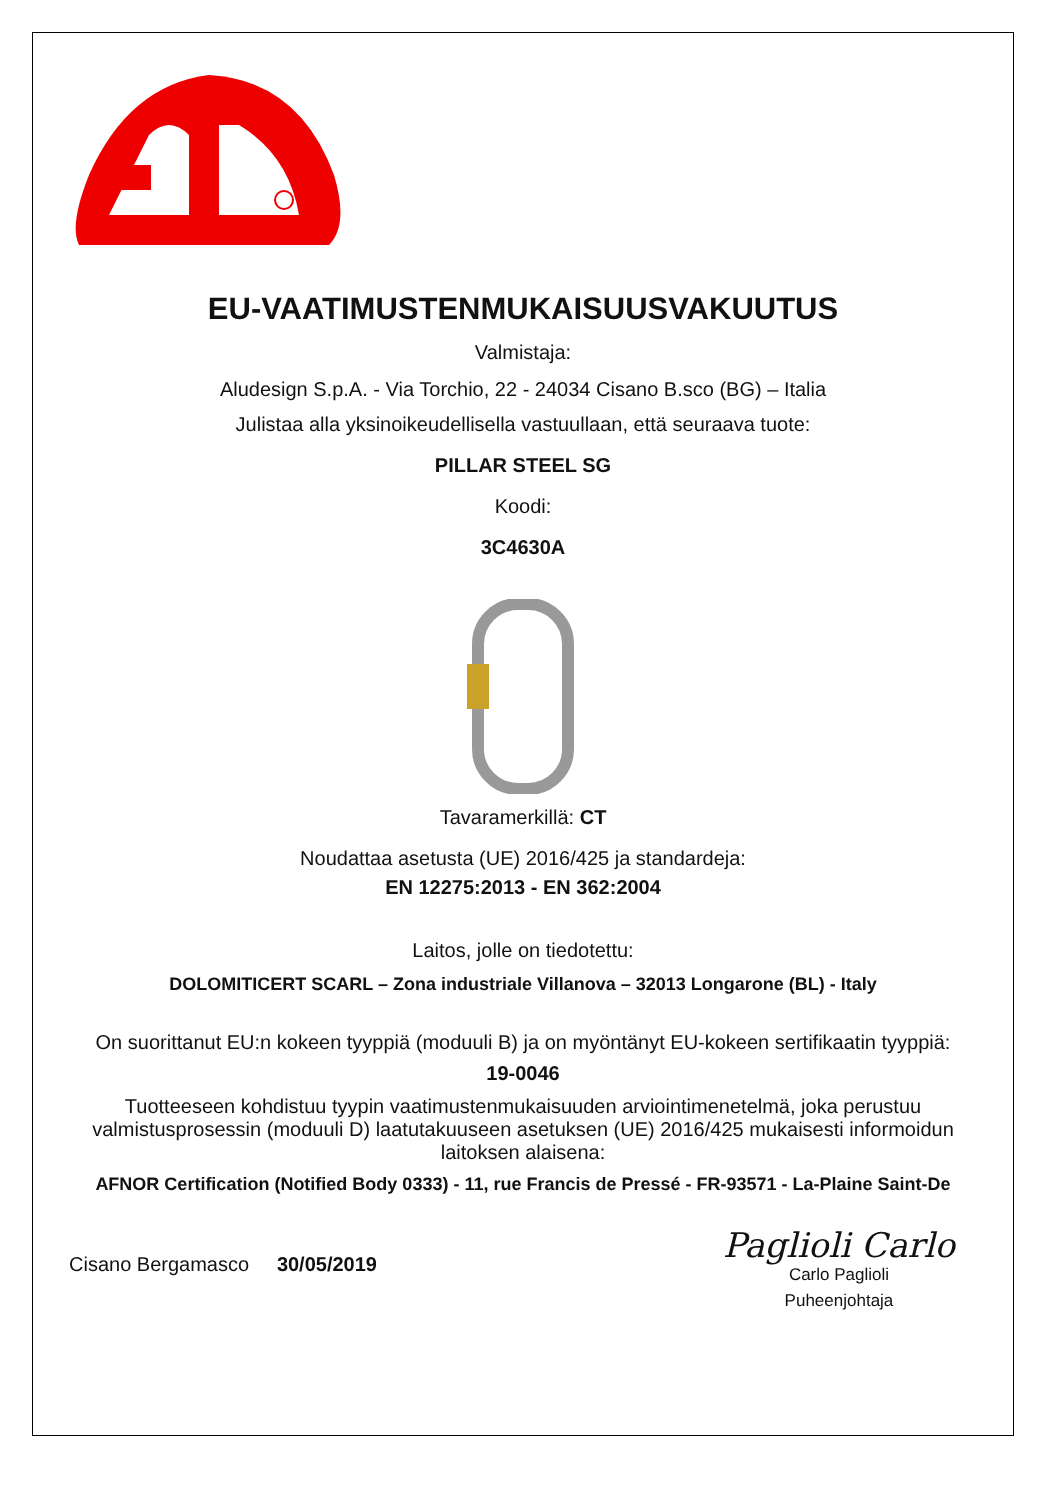EU-VAATIMUSTENMUKAISUUSVAKUUTUS
Valmistaja:
Aludesign S.p.A. - Via Torchio, 22 - 24034 Cisano B.sco (BG) – Italia
Julistaa alla yksinoikeudellisella vastuullaan, että seuraava tuote:
PILLAR STEEL SG
Koodi:
3C4630A
Tavaramerkillä: CT
Noudattaa asetusta (UE) 2016/425 ja standardeja:
EN 12275:2013 - EN 362:2004
Laitos, jolle on tiedotettu:
DOLOMITICERT SCARL – Zona industriale Villanova – 32013 Longarone (BL) - Italy
On suorittanut EU:n kokeen tyyppiä (moduuli B) ja on myöntänyt EU-kokeen sertifikaatin tyyppiä:
19-0046
Tuotteeseen kohdistuu tyypin vaatimustenmukaisuuden arviointimenetelmä, joka perustuu valmistusprosessin (moduuli D) laatutakuuseen asetuksen (UE) 2016/425 mukaisesti informoidun laitoksen alaisena:
AFNOR Certification (Notified Body 0333) - 11, rue Francis de Pressé - FR-93571 - La-Plaine Saint-De
Cisano Bergamasco 30/05/2019
Paglioli Carlo
Carlo Paglioli
Puheenjohtaja